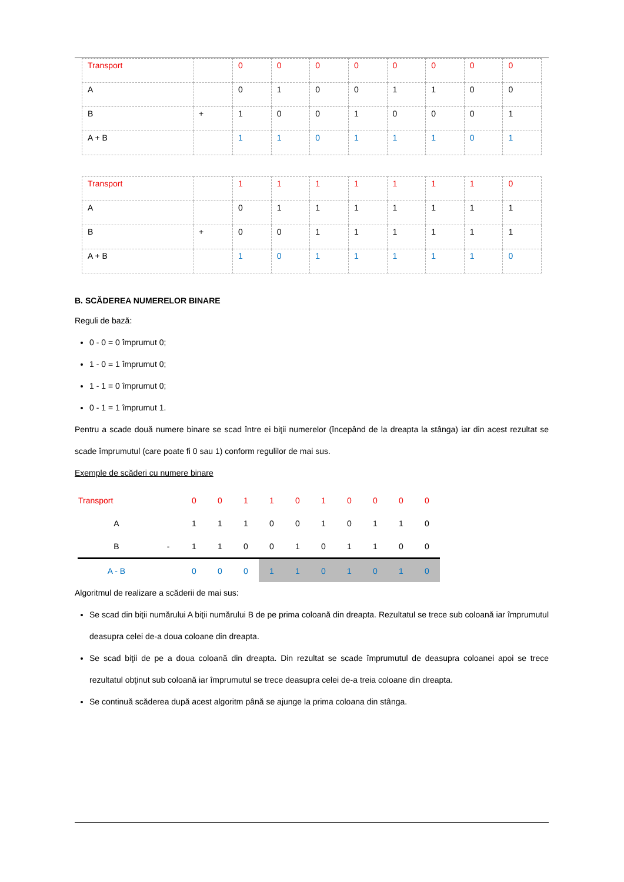| Transport | | 0 | 0 | 0 | 0 | 0 | 0 | 0 | 0 |
| A | | 0 | 1 | 0 | 0 | 1 | 1 | 0 | 0 |
| B | + | 1 | 0 | 0 | 1 | 0 | 0 | 0 | 1 |
| A + B | | 1 | 1 | 0 | 1 | 1 | 1 | 0 | 1 |
| Transport | | 1 | 1 | 1 | 1 | 1 | 1 | 1 | 0 |
| A | | 0 | 1 | 1 | 1 | 1 | 1 | 1 | 1 |
| B | + | 0 | 0 | 1 | 1 | 1 | 1 | 1 | 1 |
| A + B | | 1 | 0 | 1 | 1 | 1 | 1 | 1 | 0 |
B. SCĂDEREA NUMERELOR BINARE
Reguli de bază:
0 - 0 = 0 împrumut 0;
1 - 0 = 1 împrumut 0;
1 - 1 = 0 împrumut 0;
0 - 1 = 1 împrumut 1.
Pentru a scade două numere binare se scad între ei biţii numerelor (începând de la dreapta la stânga) iar din acest rezultat se scade împrumutul (care poate fi 0 sau 1) conform regulilor de mai sus.
Exemple de scăderi cu numere binare
| Transport | | 0 | 0 | 1 | 1 | 0 | 1 | 0 | 0 | 0 | 0 |
| A | | 1 | 1 | 1 | 0 | 0 | 1 | 0 | 1 | 1 | 0 |
| B | - | 1 | 1 | 0 | 0 | 1 | 0 | 1 | 1 | 0 | 0 |
| A - B | | 0 | 0 | 0 | 1 | 1 | 0 | 1 | 0 | 1 | 0 |
Algoritmul de realizare a scăderii de mai sus:
Se scad din biţii numărului A biţii numărului B de pe prima coloană din dreapta. Rezultatul se trece sub coloană iar împrumutul deasupra celei de-a doua coloane din dreapta.
Se scad biţii de pe a doua coloană din dreapta. Din rezultat se scade împrumutul de deasupra coloanei apoi se trece rezultatul obţinut sub coloană iar împrumutul se trece deasupra celei de-a treia coloane din dreapta.
Se continuă scăderea după acest algoritm până se ajunge la prima coloana din stânga.